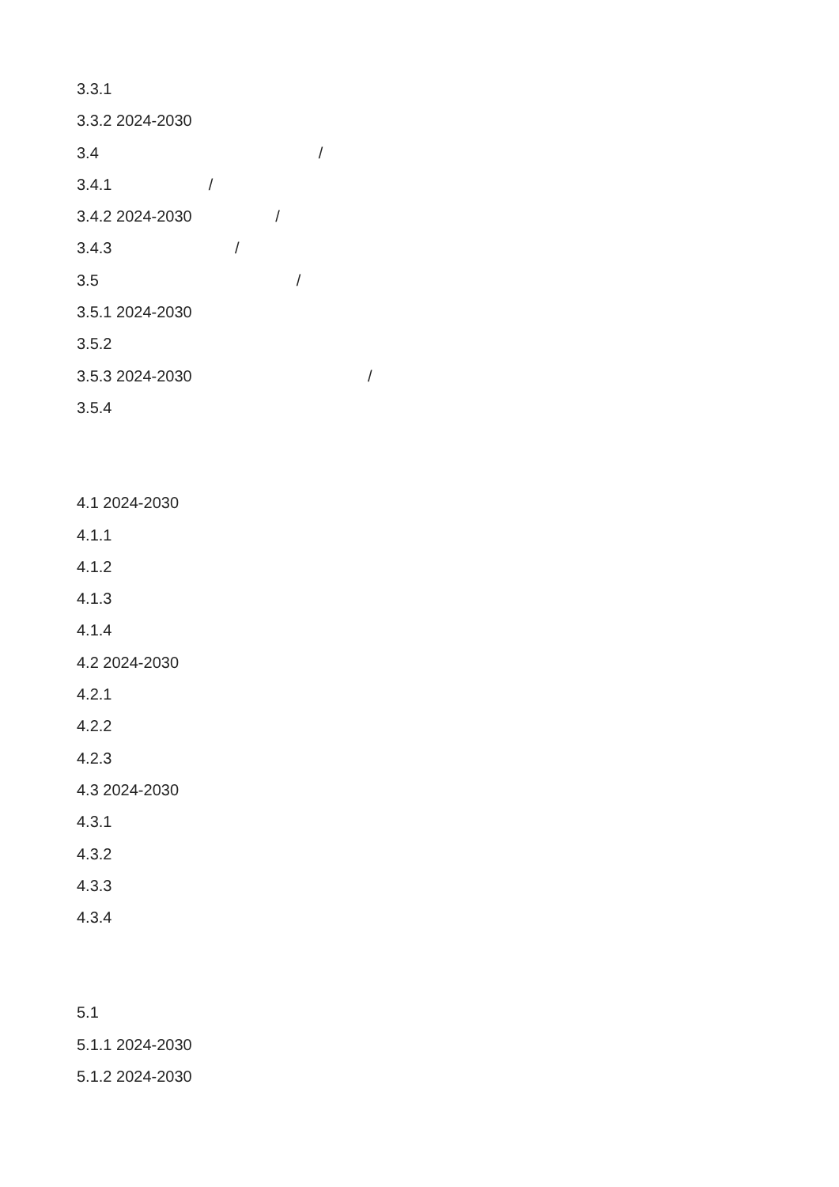3.3.1
3.3.2 2024-2030
3.4 /
3.4.1 /
3.4.2 2024-2030 /
3.4.3 /
3.5 /
3.5.1 2024-2030
3.5.2
3.5.3 2024-2030 /
3.5.4
4.1 2024-2030
4.1.1
4.1.2
4.1.3
4.1.4
4.2 2024-2030
4.2.1
4.2.2
4.2.3
4.3 2024-2030
4.3.1
4.3.2
4.3.3
4.3.4
5.1
5.1.1 2024-2030
5.1.2 2024-2030